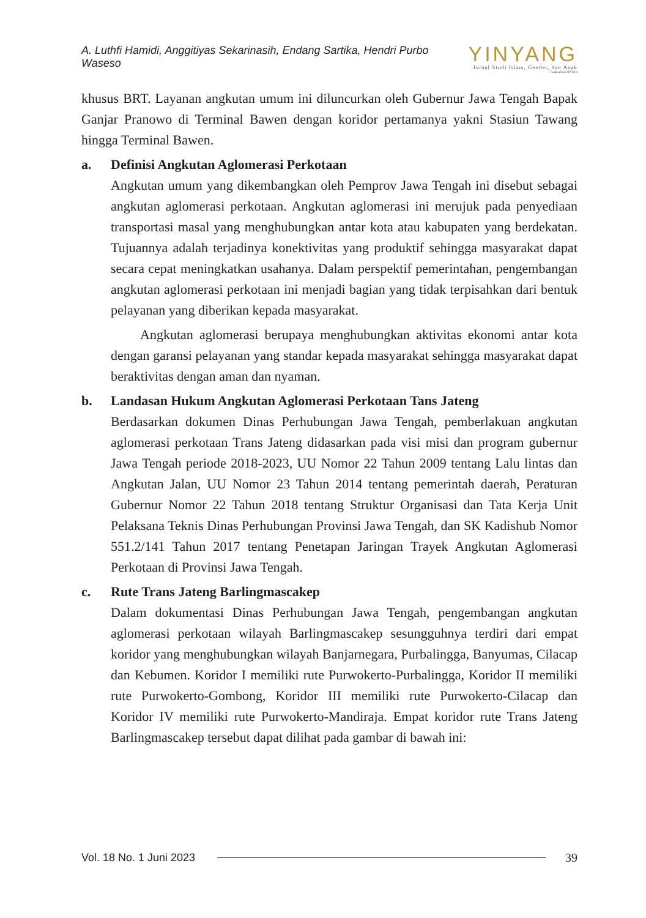A. Luthfi Hamidi, Anggitiyas Sekarinasih, Endang Sartika, Hendri Purbo Waseso
YINYANG
Jurnal Studi Islam, Gender, dan Anak
Terakreditasi SINTA 4
khusus BRT. Layanan angkutan umum ini diluncurkan oleh Gubernur Jawa Tengah Bapak Ganjar Pranowo di Terminal Bawen dengan koridor pertamanya yakni Stasiun Tawang hingga Terminal Bawen.
a. Definisi Angkutan Aglomerasi Perkotaan
Angkutan umum yang dikembangkan oleh Pemprov Jawa Tengah ini disebut sebagai angkutan aglomerasi perkotaan. Angkutan aglomerasi ini merujuk pada penyediaan transportasi masal yang menghubungkan antar kota atau kabupaten yang berdekatan. Tujuannya adalah terjadinya konektivitas yang produktif sehingga masyarakat dapat secara cepat meningkatkan usahanya. Dalam perspektif pemerintahan, pengembangan angkutan aglomerasi perkotaan ini menjadi bagian yang tidak terpisahkan dari bentuk pelayanan yang diberikan kepada masyarakat.
Angkutan aglomerasi berupaya menghubungkan aktivitas ekonomi antar kota dengan garansi pelayanan yang standar kepada masyarakat sehingga masyarakat dapat beraktivitas dengan aman dan nyaman.
b. Landasan Hukum Angkutan Aglomerasi Perkotaan Tans Jateng
Berdasarkan dokumen Dinas Perhubungan Jawa Tengah, pemberlakuan angkutan aglomerasi perkotaan Trans Jateng didasarkan pada visi misi dan program gubernur Jawa Tengah periode 2018-2023, UU Nomor 22 Tahun 2009 tentang Lalu lintas dan Angkutan Jalan, UU Nomor 23 Tahun 2014 tentang pemerintah daerah, Peraturan Gubernur Nomor 22 Tahun 2018 tentang Struktur Organisasi dan Tata Kerja Unit Pelaksana Teknis Dinas Perhubungan Provinsi Jawa Tengah, dan SK Kadishub Nomor 551.2/141 Tahun 2017 tentang Penetapan Jaringan Trayek Angkutan Aglomerasi Perkotaan di Provinsi Jawa Tengah.
c. Rute Trans Jateng Barlingmascakep
Dalam dokumentasi Dinas Perhubungan Jawa Tengah, pengembangan angkutan aglomerasi perkotaan wilayah Barlingmascakep sesungguhnya terdiri dari empat koridor yang menghubungkan wilayah Banjarnegara, Purbalingga, Banyumas, Cilacap dan Kebumen. Koridor I memiliki rute Purwokerto-Purbalingga, Koridor II memiliki rute Purwokerto-Gombong, Koridor III memiliki rute Purwokerto-Cilacap dan Koridor IV memiliki rute Purwokerto-Mandiraja. Empat koridor rute Trans Jateng Barlingmascakep tersebut dapat dilihat pada gambar di bawah ini:
Vol. 18 No. 1 Juni 2023 39